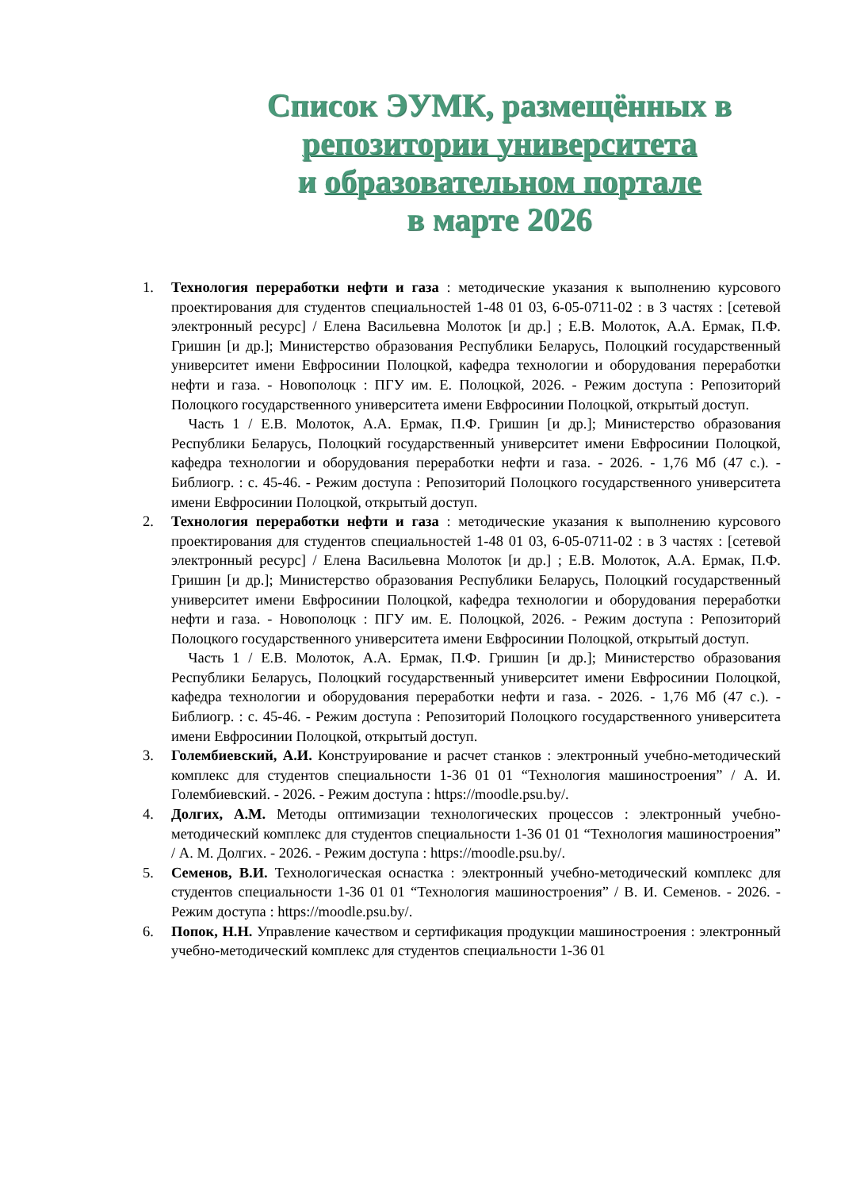Список ЭУМК, размещённых в репозитории университета
и образовательном портале
в марте 2026
1. Технология переработки нефти и газа : методические указания к выполнению курсового проектирования для студентов специальностей 1-48 01 03, 6-05-0711-02 : в 3 частях : [сетевой электронный ресурс] / Елена Васильевна Молоток [и др.] ; Е.В. Молоток, А.А. Ермак, П.Ф. Гришин [и др.]; Министерство образования Республики Беларусь, Полоцкий государственный университет имени Евфросинии Полоцкой, кафедра технологии и оборудования переработки нефти и газа. - Новополоцк : ПГУ им. Е. Полоцкой, 2026. - Режим доступа : Репозиторий Полоцкого государственного университета имени Евфросинии Полоцкой, открытый доступ.
Часть 1 / Е.В. Молоток, А.А. Ермак, П.Ф. Гришин [и др.]; Министерство образования Республики Беларусь, Полоцкий государственный университет имени Евфросинии Полоцкой, кафедра технологии и оборудования переработки нефти и газа. - 2026. - 1,76 Мб (47 с.). - Библиогр. : с. 45-46. - Режим доступа : Репозиторий Полоцкого государственного университета имени Евфросинии Полоцкой, открытый доступ.
2. Технология переработки нефти и газа : методические указания к выполнению курсового проектирования для студентов специальностей 1-48 01 03, 6-05-0711-02 : в 3 частях : [сетевой электронный ресурс] / Елена Васильевна Молоток [и др.] ; Е.В. Молоток, А.А. Ермак, П.Ф. Гришин [и др.]; Министерство образования Республики Беларусь, Полоцкий государственный университет имени Евфросинии Полоцкой, кафедра технологии и оборудования переработки нефти и газа. - Новополоцк : ПГУ им. Е. Полоцкой, 2026. - Режим доступа : Репозиторий Полоцкого государственного университета имени Евфросинии Полоцкой, открытый доступ.
Часть 1 / Е.В. Молоток, А.А. Ермак, П.Ф. Гришин [и др.]; Министерство образования Республики Беларусь, Полоцкий государственный университет имени Евфросинии Полоцкой, кафедра технологии и оборудования переработки нефти и газа. - 2026. - 1,76 Мб (47 с.). - Библиогр. : с. 45-46. - Режим доступа : Репозиторий Полоцкого государственного университета имени Евфросинии Полоцкой, открытый доступ.
3. Голембиевский, А.И. Конструирование и расчет станков : электронный учебно-методический комплекс для студентов специальности 1-36 01 01 “Технология машиностроения” / А. И. Голембиевский. - 2026. - Режим доступа : https://moodle.psu.by/.
4. Долгих, А.М. Методы оптимизации технологических процессов : электронный учебно-методический комплекс для студентов специальности 1-36 01 01 “Технология машиностроения” / А. М. Долгих. - 2026. - Режим доступа : https://moodle.psu.by/.
5. Семенов, В.И. Технологическая оснастка : электронный учебно-методический комплекс для студентов специальности 1-36 01 01 “Технология машиностроения” / В. И. Семенов. - 2026. - Режим доступа : https://moodle.psu.by/.
6. Попок, Н.Н. Управление качеством и сертификация продукции машиностроения : электронный учебно-методический комплекс для студентов специальности 1-36 01